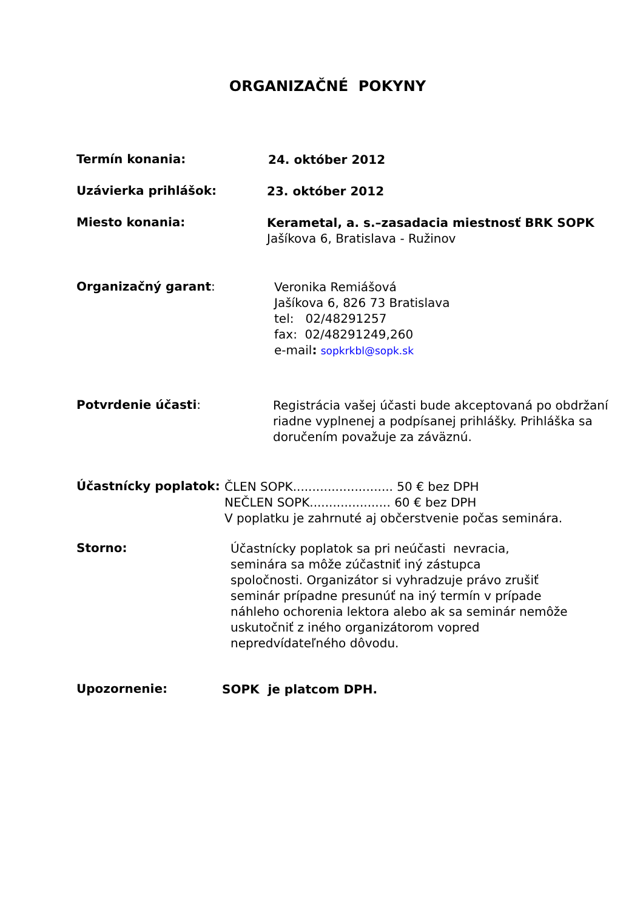ORGANIZAČNÉ POKYNY
Termín konania:
24. október 2012
Uzávierka prihlášok:
23. október 2012
Miesto konania:
Kerametal, a. s.–zasadacia miestnosť BRK SOPK
Jašíkova 6, Bratislava - Ružinov
Organizačný garant:
Veronika Remiášová
Jašíkova 6, 826 73 Bratislava
tel: 02/48291257
fax: 02/48291249,260
e-mail: sopkrkbl@sopk.sk
Potvrdenie účasti:
Registrácia vašej účasti bude akceptovaná po obdržaní
riadne vyplnenej a podpísanej prihlášky. Prihláška sa
doručením považuje za záväznú.
Účastnícky poplatok:
ČLEN SOPK.......................... 50 € bez DPH
NEČLEN SOPK..................... 60 € bez DPH
V poplatku je zahrnuté aj občerstvenie počas seminára.
Storno:
Účastnícky poplatok sa pri neúčasti nevracia,
seminára sa môže zúčastniť iný zástupca
spoločnosti. Organizátor si vyhradzuje právo zrušiť
seminár prípadne presunúť na iný termín v prípade
náhleho ochorenia lektora alebo ak sa seminár nemôže
uskutočniť z iného organizátorom vopred
nepredvídateľného dôvodu.
Upozornenie:
SOPK je platcom DPH.